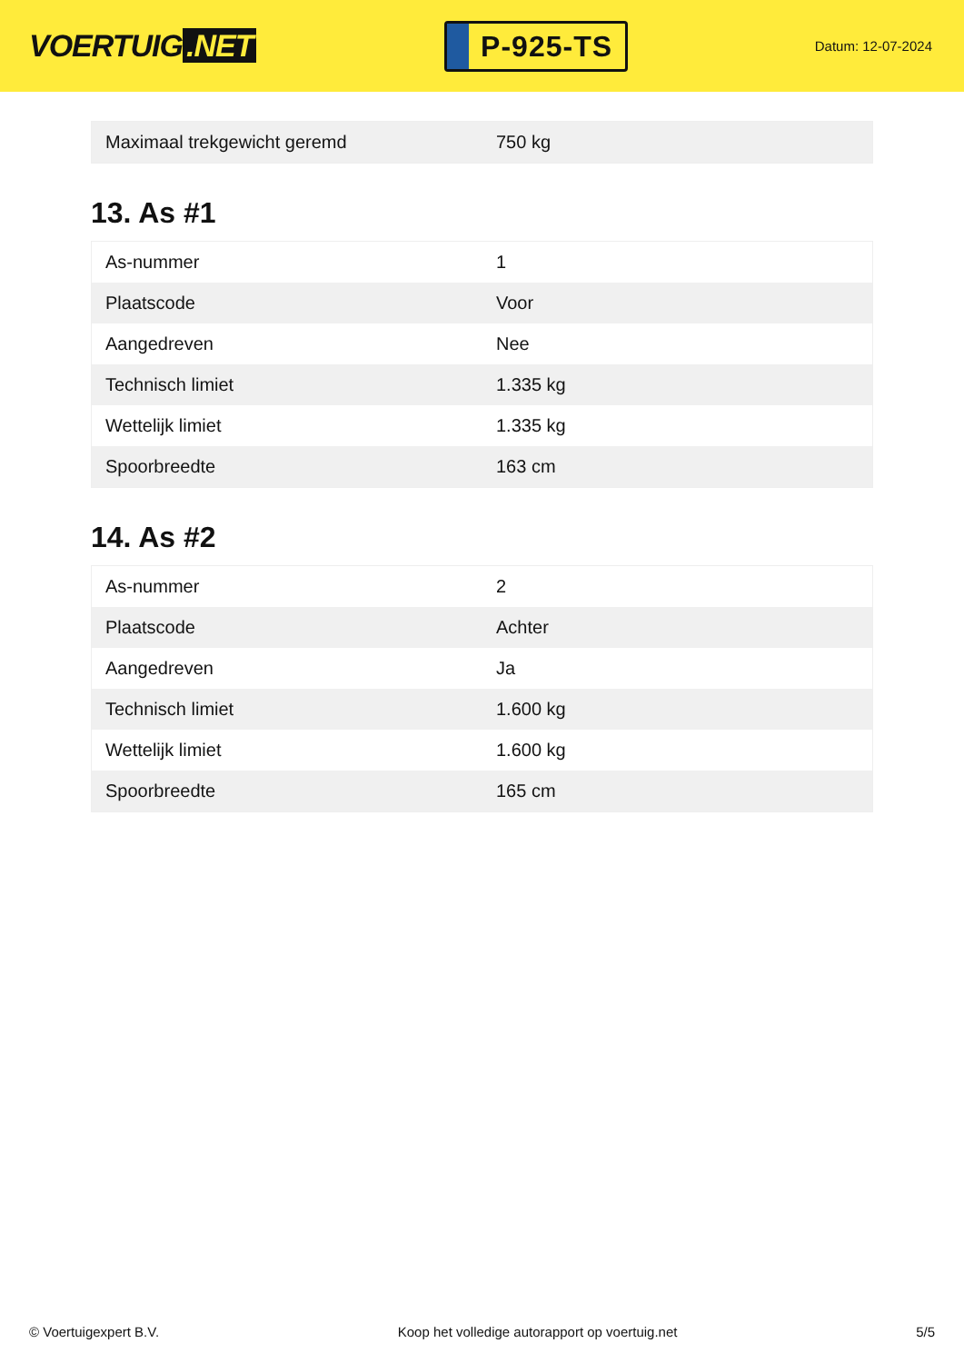VOERTUIG.NET
P-925-TS
Datum: 12-07-2024
| Maximaal trekgewicht geremd | 750 kg |
13. As #1
| As-nummer | 1 |
| Plaatscode | Voor |
| Aangedreven | Nee |
| Technisch limiet | 1.335 kg |
| Wettelijk limiet | 1.335 kg |
| Spoorbreedte | 163 cm |
14. As #2
| As-nummer | 2 |
| Plaatscode | Achter |
| Aangedreven | Ja |
| Technisch limiet | 1.600 kg |
| Wettelijk limiet | 1.600 kg |
| Spoorbreedte | 165 cm |
© Voertuigexpert B.V. Koop het volledige autorapport op voertuig.net 5/5